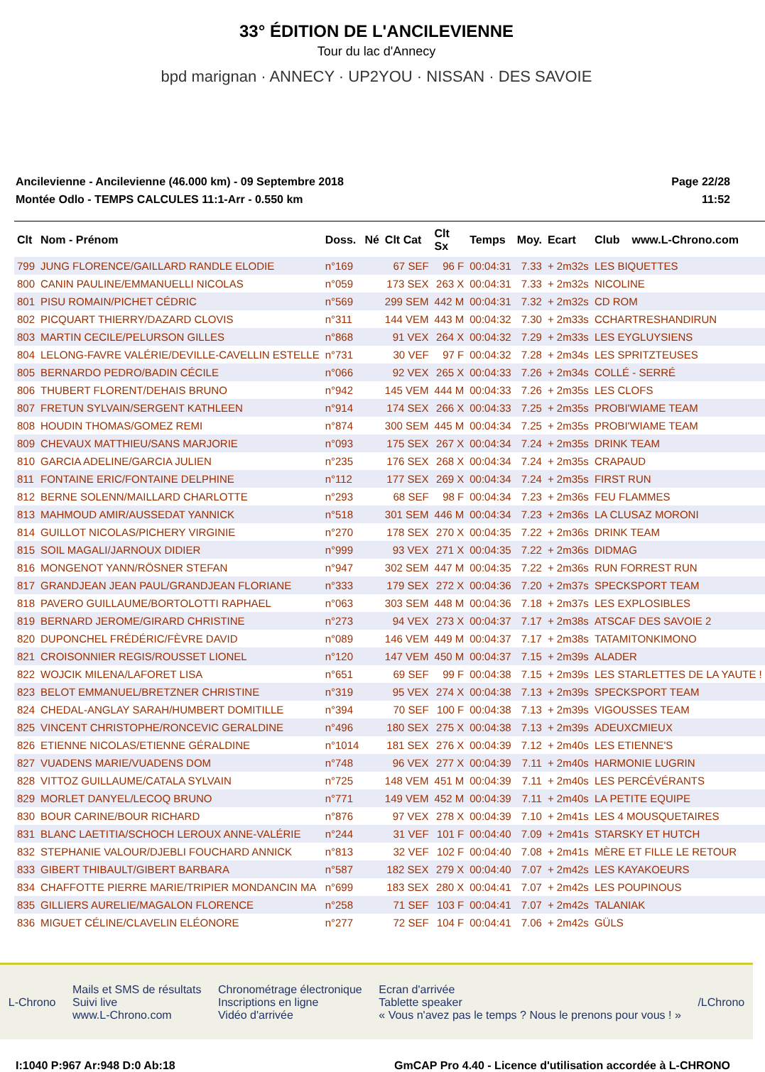33° ÉDITION DE L'ANCILEVIENNE
Tour du lac d'Annecy
bpd marignan · ANNECY · UP2YOU · NISSAN · DES SAVOIE
Ancilevienne - Ancilevienne (46.000 km) - 09 Septembre 2018
Montée Odlo - TEMPS CALCULES 11:1-Arr - 0.550 km
Page 22/28
11:52
| Clt | Nom - Prénom | Doss. | Né | Clt Cat | Clt Sx | Temps | Moy. | Ecart | Club | www.L-Chrono.com |
| --- | --- | --- | --- | --- | --- | --- | --- | --- | --- | --- |
| 799 | JUNG FLORENCE/GAILLARD RANDLE ELODIE | n°169 | | 67 SEF | 96 F | 00:04:31 | 7.33 | + 2m32s | LES BIQUETTES | |
| 800 | CANIN PAULINE/EMMANUELLI NICOLAS | n°059 | | 173 SEX | 263 X | 00:04:31 | 7.33 | + 2m32s | NICOLINE | |
| 801 | PISU ROMAIN/PICHET CÉDRIC | n°569 | | 299 SEM | 442 M | 00:04:31 | 7.32 | + 2m32s | CD ROM | |
| 802 | PICQUART THIERRY/DAZARD CLOVIS | n°311 | | 144 VEM | 443 M | 00:04:32 | 7.30 | + 2m33s | CCHARTRESHANDIRUN | |
| 803 | MARTIN CECILE/PELURSON GILLES | n°868 | | 91 VEX | 264 X | 00:04:32 | 7.29 | + 2m33s | LES EYGLUYSIENS | |
| 804 | LELONG-FAVRE VALÉRIE/DEVILLE-CAVELLIN ESTELLE | n°731 | | 30 VEF | 97 F | 00:04:32 | 7.28 | + 2m34s | LES SPRITZTEUSES | |
| 805 | BERNARDO PEDRO/BADIN CÉCILE | n°066 | | 92 VEX | 265 X | 00:04:33 | 7.26 | + 2m34s | COLLÉ - SERRÉ | |
| 806 | THUBERT FLORENT/DEHAIS BRUNO | n°942 | | 145 VEM | 444 M | 00:04:33 | 7.26 | + 2m35s | LES CLOFS | |
| 807 | FRETUN SYLVAIN/SERGENT KATHLEEN | n°914 | | 174 SEX | 266 X | 00:04:33 | 7.25 | + 2m35s | PROBI'WIAME TEAM | |
| 808 | HOUDIN THOMAS/GOMEZ REMI | n°874 | | 300 SEM | 445 M | 00:04:34 | 7.25 | + 2m35s | PROBI'WIAME TEAM | |
| 809 | CHEVAUX MATTHIEU/SANS MARJORIE | n°093 | | 175 SEX | 267 X | 00:04:34 | 7.24 | + 2m35s | DRINK TEAM | |
| 810 | GARCIA ADELINE/GARCIA JULIEN | n°235 | | 176 SEX | 268 X | 00:04:34 | 7.24 | + 2m35s | CRAPAUD | |
| 811 | FONTAINE ERIC/FONTAINE DELPHINE | n°112 | | 177 SEX | 269 X | 00:04:34 | 7.24 | + 2m35s | FIRST RUN | |
| 812 | BERNE SOLENN/MAILLARD CHARLOTTE | n°293 | | 68 SEF | 98 F | 00:04:34 | 7.23 | + 2m36s | FEU FLAMMES | |
| 813 | MAHMOUD AMIR/AUSSEDAT YANNICK | n°518 | | 301 SEM | 446 M | 00:04:34 | 7.23 | + 2m36s | LA CLUSAZ MORONI | |
| 814 | GUILLOT NICOLAS/PICHERY VIRGINIE | n°270 | | 178 SEX | 270 X | 00:04:35 | 7.22 | + 2m36s | DRINK TEAM | |
| 815 | SOIL MAGALI/JARNOUX DIDIER | n°999 | | 93 VEX | 271 X | 00:04:35 | 7.22 | + 2m36s | DIDMAG | |
| 816 | MONGENOT YANN/RÖSNER STEFAN | n°947 | | 302 SEM | 447 M | 00:04:35 | 7.22 | + 2m36s | RUN FORREST RUN | |
| 817 | GRANDJEAN JEAN PAUL/GRANDJEAN FLORIANE | n°333 | | 179 SEX | 272 X | 00:04:36 | 7.20 | + 2m37s | SPECKSPORT TEAM | |
| 818 | PAVERO GUILLAUME/BORTOLOTTI RAPHAEL | n°063 | | 303 SEM | 448 M | 00:04:36 | 7.18 | + 2m37s | LES EXPLOSIBLES | |
| 819 | BERNARD JEROME/GIRARD CHRISTINE | n°273 | | 94 VEX | 273 X | 00:04:37 | 7.17 | + 2m38s | ATSCAF DES SAVOIE 2 | |
| 820 | DUPONCHEL FRÉDÉRIC/FÈVRE DAVID | n°089 | | 146 VEM | 449 M | 00:04:37 | 7.17 | + 2m38s | TATAMITONKIMONO | |
| 821 | CROISONNIER REGIS/ROUSSET LIONEL | n°120 | | 147 VEM | 450 M | 00:04:37 | 7.15 | + 2m39s | ALADER | |
| 822 | WOJCIK MILENA/LAFORET LISA | n°651 | | 69 SEF | 99 F | 00:04:38 | 7.15 | + 2m39s | LES STARLETTES DE LA YAUTE ! | |
| 823 | BELOT EMMANUEL/BRETZNER CHRISTINE | n°319 | | 95 VEX | 274 X | 00:04:38 | 7.13 | + 2m39s | SPECKSPORT TEAM | |
| 824 | CHEDAL-ANGLAY SARAH/HUMBERT DOMITILLE | n°394 | | 70 SEF | 100 F | 00:04:38 | 7.13 | + 2m39s | VIGOUSSES TEAM | |
| 825 | VINCENT CHRISTOPHE/RONCEVIC GERALDINE | n°496 | | 180 SEX | 275 X | 00:04:38 | 7.13 | + 2m39s | ADEUXCMIEUX | |
| 826 | ETIENNE NICOLAS/ETIENNE GÉRALDINE | n°1014 | | 181 SEX | 276 X | 00:04:39 | 7.12 | + 2m40s | LES ETIENNE'S | |
| 827 | VUADENS MARIE/VUADENS DOM | n°748 | | 96 VEX | 277 X | 00:04:39 | 7.11 | + 2m40s | HARMONIE LUGRIN | |
| 828 | VITTOZ GUILLAUME/CATALA SYLVAIN | n°725 | | 148 VEM | 451 M | 00:04:39 | 7.11 | + 2m40s | LES PERCÉVÉRANTS | |
| 829 | MORLET DANYEL/LECOQ BRUNO | n°771 | | 149 VEM | 452 M | 00:04:39 | 7.11 | + 2m40s | LA PETITE EQUIPE | |
| 830 | BOUR CARINE/BOUR RICHARD | n°876 | | 97 VEX | 278 X | 00:04:39 | 7.10 | + 2m41s | LES 4 MOUSQUETAIRES | |
| 831 | BLANC LAETITIA/SCHOCH LEROUX ANNE-VALÉRIE | n°244 | | 31 VEF | 101 F | 00:04:40 | 7.09 | + 2m41s | STARSKY ET HUTCH | |
| 832 | STEPHANIE VALOUR/DJEBLI FOUCHARD ANNICK | n°813 | | 32 VEF | 102 F | 00:04:40 | 7.08 | + 2m41s | MÈRE ET FILLE LE RETOUR | |
| 833 | GIBERT THIBAULT/GIBERT BARBARA | n°587 | | 182 SEX | 279 X | 00:04:40 | 7.07 | + 2m42s | LES KAYAKOEURS | |
| 834 | CHAFFOTTE PIERRE MARIE/TRIPIER MONDANCIN MA | n°699 | | 183 SEX | 280 X | 00:04:41 | 7.07 | + 2m42s | LES POUPINOUS | |
| 835 | GILLIERS AURELIE/MAGALON FLORENCE | n°258 | | 71 SEF | 103 F | 00:04:41 | 7.07 | + 2m42s | TALANIAK | |
| 836 | MIGUET CÉLINE/CLAVELIN ELÉONORE | n°277 | | 72 SEF | 104 F | 00:04:41 | 7.06 | + 2m42s | GÜLS | |
L-Chrono
Mails et SMS de résultats
Suivi live
www.L-Chrono.com
Chronométrage électronique
Inscriptions en ligne
Vidéo d'arrivée
Ecran d'arrivée
Tablette speaker
« Vous n'avez pas le temps ? Nous le prenons pour vous ! »
/LChrono
I:1040 P:967 Ar:948 D:0 Ab:18 GmCAP Pro 4.40 - Licence d'utilisation accordée à L-CHRONO